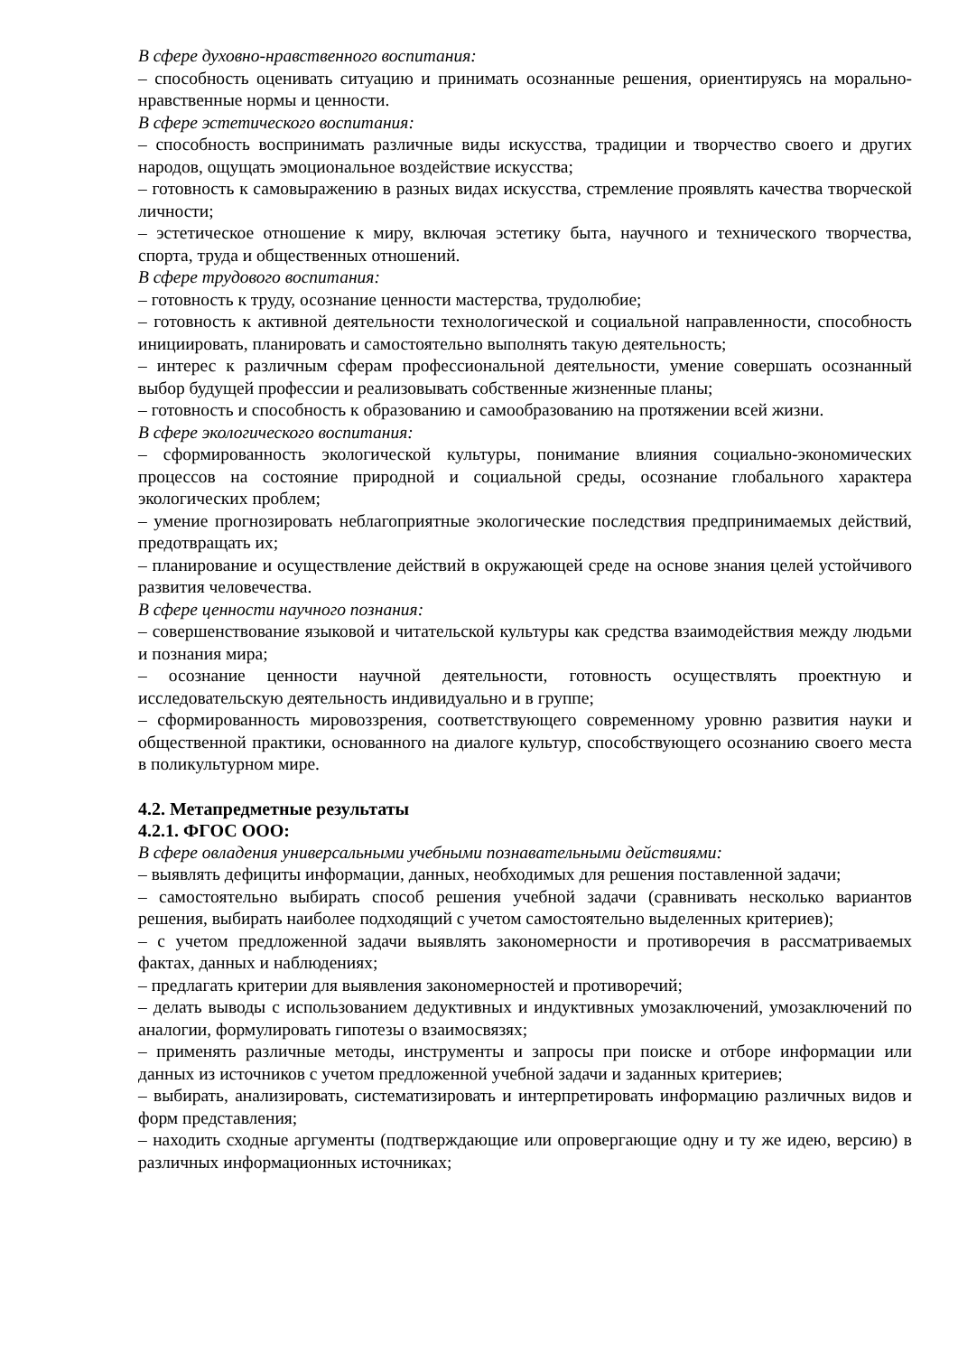В сфере духовно-нравственного воспитания:
– способность оценивать ситуацию и принимать осознанные решения, ориентируясь на морально-нравственные нормы и ценности.
В сфере эстетического воспитания:
– способность воспринимать различные виды искусства, традиции и творчество своего и других народов, ощущать эмоциональное воздействие искусства;
– готовность к самовыражению в разных видах искусства, стремление проявлять качества творческой личности;
– эстетическое отношение к миру, включая эстетику быта, научного и технического творчества, спорта, труда и общественных отношений.
В сфере трудового воспитания:
– готовность к труду, осознание ценности мастерства, трудолюбие;
– готовность к активной деятельности технологической и социальной направленности, способность инициировать, планировать и самостоятельно выполнять такую деятельность;
– интерес к различным сферам профессиональной деятельности, умение совершать осознанный выбор будущей профессии и реализовывать собственные жизненные планы;
– готовность и способность к образованию и самообразованию на протяжении всей жизни.
В сфере экологического воспитания:
– сформированность экологической культуры, понимание влияния социально-экономических процессов на состояние природной и социальной среды, осознание глобального характера экологических проблем;
– умение прогнозировать неблагоприятные экологические последствия предпринимаемых действий, предотвращать их;
– планирование и осуществление действий в окружающей среде на основе знания целей устойчивого развития человечества.
В сфере ценности научного познания:
– совершенствование языковой и читательской культуры как средства взаимодействия между людьми и познания мира;
– осознание ценности научной деятельности, готовность осуществлять проектную и исследовательскую деятельность индивидуально и в группе;
– сформированность мировоззрения, соответствующего современному уровню развития науки и общественной практики, основанного на диалоге культур, способствующего осознанию своего места в поликультурном мире.
4.2. Метапредметные результаты
4.2.1. ФГОС ООО:
В сфере овладения универсальными учебными познавательными действиями:
– выявлять дефициты информации, данных, необходимых для решения поставленной задачи;
– самостоятельно выбирать способ решения учебной задачи (сравнивать несколько вариантов решения, выбирать наиболее подходящий с учетом самостоятельно выделенных критериев);
– с учетом предложенной задачи выявлять закономерности и противоречия в рассматриваемых фактах, данных и наблюдениях;
– предлагать критерии для выявления закономерностей и противоречий;
– делать выводы с использованием дедуктивных и индуктивных умозаключений, умозаключений по аналогии, формулировать гипотезы о взаимосвязях;
– применять различные методы, инструменты и запросы при поиске и отборе информации или данных из источников с учетом предложенной учебной задачи и заданных критериев;
– выбирать, анализировать, систематизировать и интерпретировать информацию различных видов и форм представления;
– находить сходные аргументы (подтверждающие или опровергающие одну и ту же идею, версию) в различных информационных источниках;